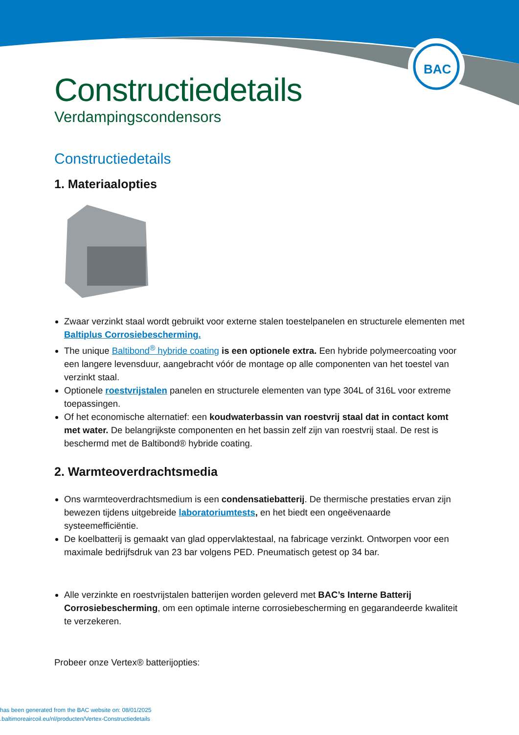BAC
Constructiedetails
Verdampingscondensors
Constructiedetails
1. Materiaalopties
Zwaar verzinkt staal wordt gebruikt voor externe stalen toestelpanelen en structurele elementen met Baltiplus Corrosiebescherming.
The unique Baltibond<sup>®</sup> hybride coating is een optionele extra. Een hybride polymeercoating voor een langere levensduur, aangebracht vóór de montage op alle componenten van het toestel van verzinkt staal.
Optionele roestvrijstalen panelen en structurele elementen van type 304L of 316L voor extreme toepassingen.
Of het economische alternatief: een koudwaterbassin van roestvrij staal dat in contact komt met water. De belangrijkste componenten en het bassin zelf zijn van roestvrij staal. De rest is beschermd met de Baltibond® hybride coating.
2. Warmteoverdrachtsmedia
Ons warmteoverdrachtsmedium is een condensatiebatterij. De thermische prestaties ervan zijn bewezen tijdens uitgebreide laboratoriumtests, en het biedt een ongeëvenaarde systeemefficiëntie.
De koelbatterij is gemaakt van glad oppervlaktestaal, na fabricage verzinkt. Ontworpen voor een maximale bedrijfsdruk van 23 bar volgens PED. Pneumatisch getest op 34 bar.
Alle verzinkte en roestvrijstalen batterijen worden geleverd met BAC’s Interne Batterij Corrosiebescherming, om een optimale interne corrosiebescherming en gegarandeerde kwaliteit te verzekeren.
Probeer onze Vertex® batterijopties:
has been generated from the BAC website on: 08/01/2025
.baltimoreaircoil.eu/nl/producten/Vertex-Constructiedetails